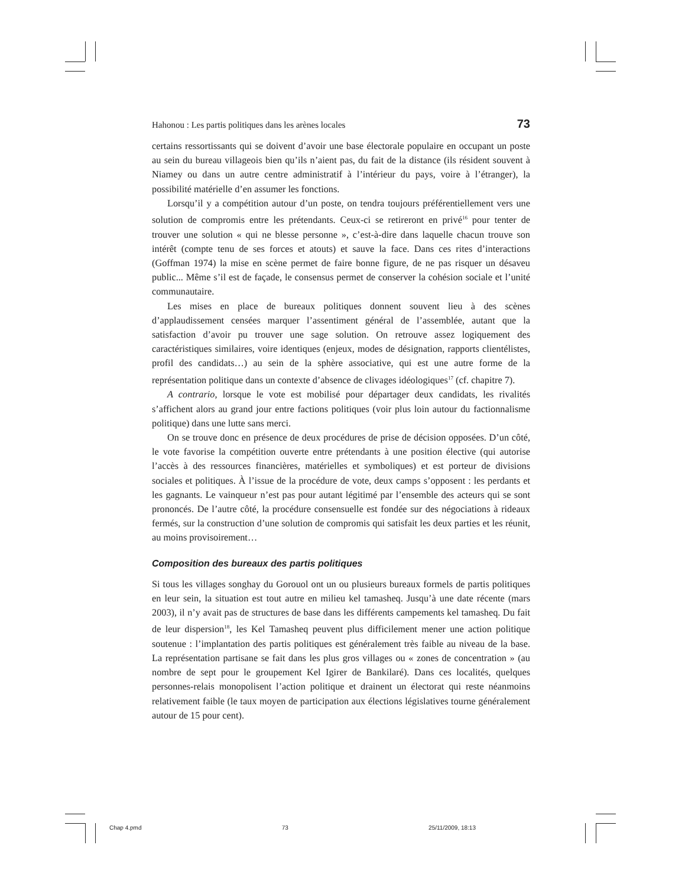Hahonou : Les partis politiques dans les arènes locales 73
certains ressortissants qui se doivent d’avoir une base électorale populaire en occupant un poste au sein du bureau villageois bien qu’ils n’aient pas, du fait de la distance (ils résident souvent à Niamey ou dans un autre centre administratif à l’intérieur du pays, voire à l’étranger), la possibilité matérielle d’en assumer les fonctions.
Lorsqu’il y a compétition autour d’un poste, on tendra toujours préférentiellement vers une solution de compromis entre les prétendants. Ceux-ci se retireront en privé<sup>16</sup> pour tenter de trouver une solution « qui ne blesse personne », c’est-à-dire dans laquelle chacun trouve son intérêt (compte tenu de ses forces et atouts) et sauve la face. Dans ces rites d’interactions (Goffman 1974) la mise en scène permet de faire bonne figure, de ne pas risquer un désaveu public... Même s’il est de façade, le consensus permet de conserver la cohésion sociale et l’unité communautaire.
Les mises en place de bureaux politiques donnent souvent lieu à des scènes d’applaudissement censées marquer l’assentiment général de l’assemblée, autant que la satisfaction d’avoir pu trouver une sage solution. On retrouve assez logiquement des caractéristiques similaires, voire identiques (enjeux, modes de désignation, rapports clientélistes, profil des candidats…) au sein de la sphère associative, qui est une autre forme de la représentation politique dans un contexte d’absence de clivages idéologiques<sup>17</sup> (cf. chapitre 7).
A contrario, lorsque le vote est mobilisé pour départager deux candidats, les rivalités s’affichent alors au grand jour entre factions politiques (voir plus loin autour du factionnalisme politique) dans une lutte sans merci.
On se trouve donc en présence de deux procédures de prise de décision opposées. D’un côté, le vote favorise la compétition ouverte entre prétendants à une position élective (qui autorise l’accès à des ressources financières, matérielles et symboliques) et est porteur de divisions sociales et politiques. À l’issue de la procédure de vote, deux camps s’opposent : les perdants et les gagnants. Le vainqueur n’est pas pour autant légitimé par l’ensemble des acteurs qui se sont prononcés. De l’autre côté, la procédure consensuelle est fondée sur des négociations à rideaux fermés, sur la construction d’une solution de compromis qui satisfait les deux parties et les réunit, au moins provisoirement…
Composition des bureaux des partis politiques
Si tous les villages songhay du Gorouol ont un ou plusieurs bureaux formels de partis politiques en leur sein, la situation est tout autre en milieu kel tamasheq. Jusqu’à une date récente (mars 2003), il n’y avait pas de structures de base dans les différents campements kel tamasheq. Du fait de leur dispersion<sup>18</sup>, les Kel Tamasheq peuvent plus difficilement mener une action politique soutenue : l’implantation des partis politiques est généralement très faible au niveau de la base. La représentation partisane se fait dans les plus gros villages ou « zones de concentration » (au nombre de sept pour le groupement Kel Igirer de Bankilaré). Dans ces localités, quelques personnes-relais monopolisent l’action politique et drainent un électorat qui reste néanmoins relativement faible (le taux moyen de participation aux élections législatives tourne généralement autour de 15 pour cent).
Chap 4.pmd 73 25/11/2009, 18:13